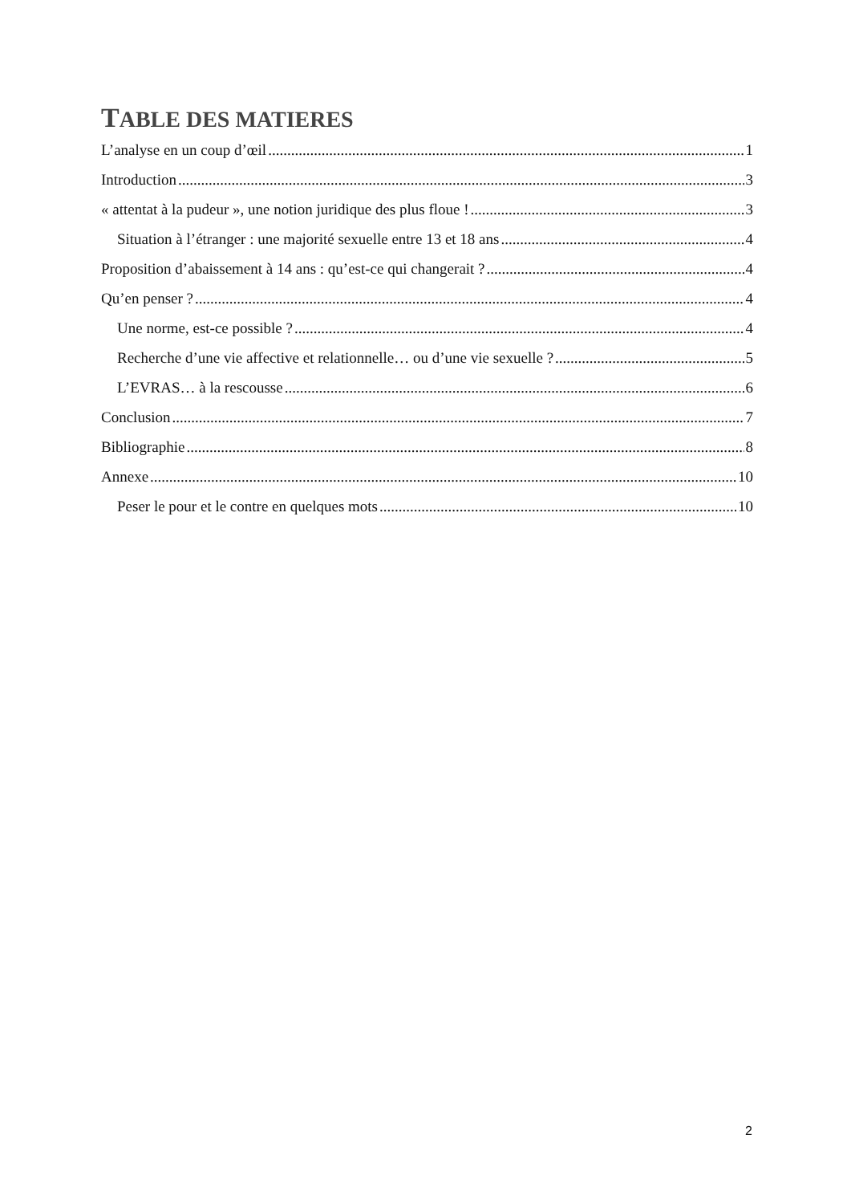TABLE DES MATIERES
L’analyse en un coup d’œil 1
Introduction 3
« attentat à la pudeur », une notion juridique des plus floue ! 3
Situation à l’étranger : une majorité sexuelle entre 13 et 18 ans 4
Proposition d’abaissement à 14 ans : qu’est-ce qui changerait ? 4
Qu’en penser ? 4
Une norme, est-ce possible ? 4
Recherche d’une vie affective et relationnelle… ou d’une vie sexuelle ? 5
L’EVRAS… à la rescousse 6
Conclusion 7
Bibliographie 8
Annexe 10
Peser le pour et le contre en quelques mots 10
2